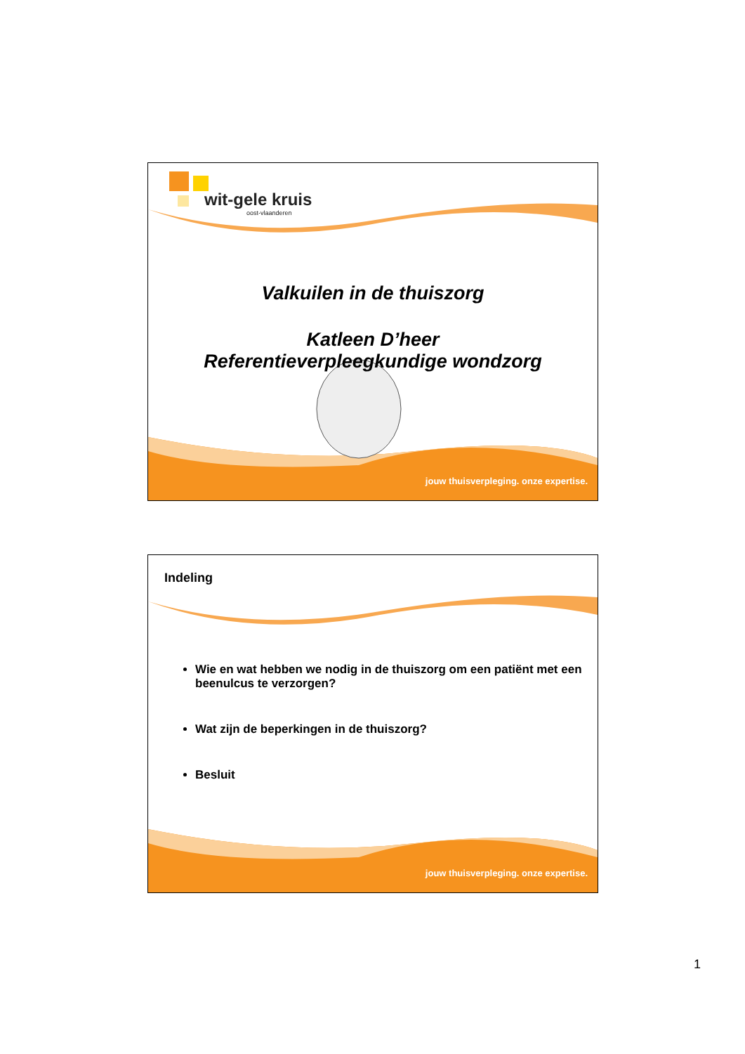wit-gele kruis
oost-vlaanderen
Valkuilen in de thuiszorg
Katleen D’heer
Referentieverpleegkundige wondzorg
jouw thuisverpleging. onze expertise.
Indeling
Wie en wat hebben we nodig in de thuiszorg om een patiënt met een beenulcus te verzorgen?
Wat zijn de beperkingen in de thuiszorg?
Besluit
jouw thuisverpleging. onze expertise.
1